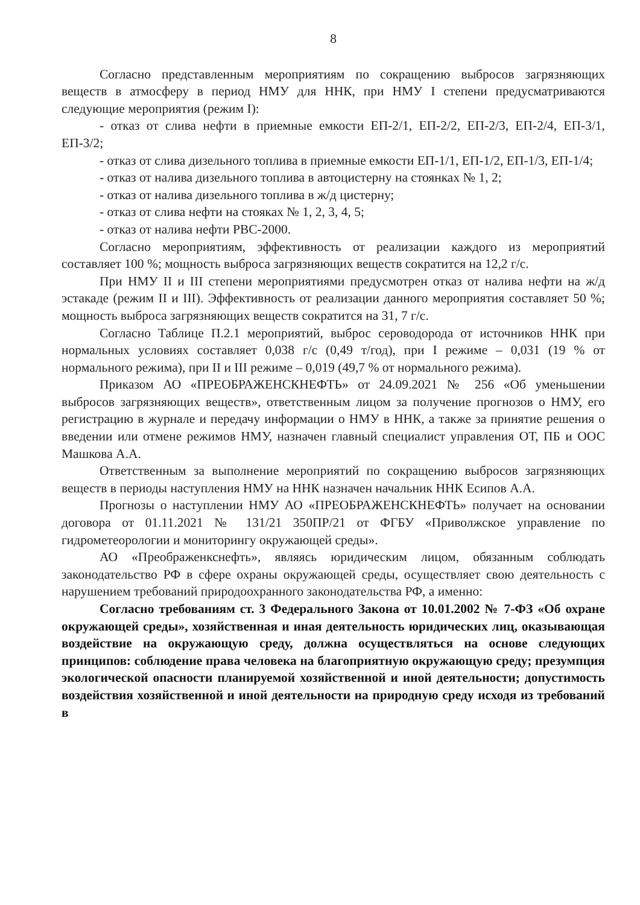8
Согласно представленным мероприятиям по сокращению выбросов загрязняющих веществ в атмосферу в период НМУ для ННК, при НМУ I степени предусматриваются следующие мероприятия (режим I):
- отказ от слива нефти в приемные емкости ЕП-2/1, ЕП-2/2, ЕП-2/3, ЕП-2/4, ЕП-3/1, ЕП-3/2;
- отказ от слива дизельного топлива в приемные емкости ЕП-1/1, ЕП-1/2, ЕП-1/3, ЕП-1/4;
- отказ от налива дизельного топлива в автоцистерну на стоянках № 1, 2;
- отказ от налива дизельного топлива в ж/д цистерну;
- отказ от слива нефти на стояках № 1, 2, 3, 4, 5;
- отказ от налива нефти РВС-2000.
Согласно мероприятиям, эффективность от реализации каждого из мероприятий составляет 100 %; мощность выброса загрязняющих веществ сократится на 12,2 г/с.
При НМУ II и III степени мероприятиями предусмотрен отказ от налива нефти на ж/д эстакаде (режим II и III). Эффективность от реализации данного мероприятия составляет 50 %; мощность выброса загрязняющих веществ сократится на 31, 7 г/с.
Согласно Таблице П.2.1 мероприятий, выброс сероводорода от источников ННК при нормальных условиях составляет 0,038 г/с (0,49 т/год), при I режиме – 0,031 (19 % от нормального режима), при II и III режиме – 0,019 (49,7 % от нормального режима).
Приказом АО «ПРЕОБРАЖЕНСКНЕФТЬ» от 24.09.2021 № 256 «Об уменьшении выбросов загрязняющих веществ», ответственным лицом за получение прогнозов о НМУ, его регистрацию в журнале и передачу информации о НМУ в ННК, а также за принятие решения о введении или отмене режимов НМУ, назначен главный специалист управления ОТ, ПБ и ООС Машкова А.А.
Ответственным за выполнение мероприятий по сокращению выбросов загрязняющих веществ в периоды наступления НМУ на ННК назначен начальник ННК Есипов А.А.
Прогнозы о наступлении НМУ АО «ПРЕОБРАЖЕНСКНЕФТЬ» получает на основании договора от 01.11.2021 № 131/21 350ПР/21 от ФГБУ «Приволжское управление по гидрометеорологии и мониторингу окружающей среды».
АО «Преображенкснефть», являясь юридическим лицом, обязанным соблюдать законодательство РФ в сфере охраны окружающей среды, осуществляет свою деятельность с нарушением требований природоохранного законодательства РФ, а именно:
Согласно требованиям ст. 3 Федерального Закона от 10.01.2002 № 7-ФЗ «Об охране окружающей среды», хозяйственная и иная деятельность юридических лиц, оказывающая воздействие на окружающую среду, должна осуществляться на основе следующих принципов: соблюдение права человека на благоприятную окружающую среду; презумпция экологической опасности планируемой хозяйственной и иной деятельности; допустимость воздействия хозяйственной и иной деятельности на природную среду исходя из требований в